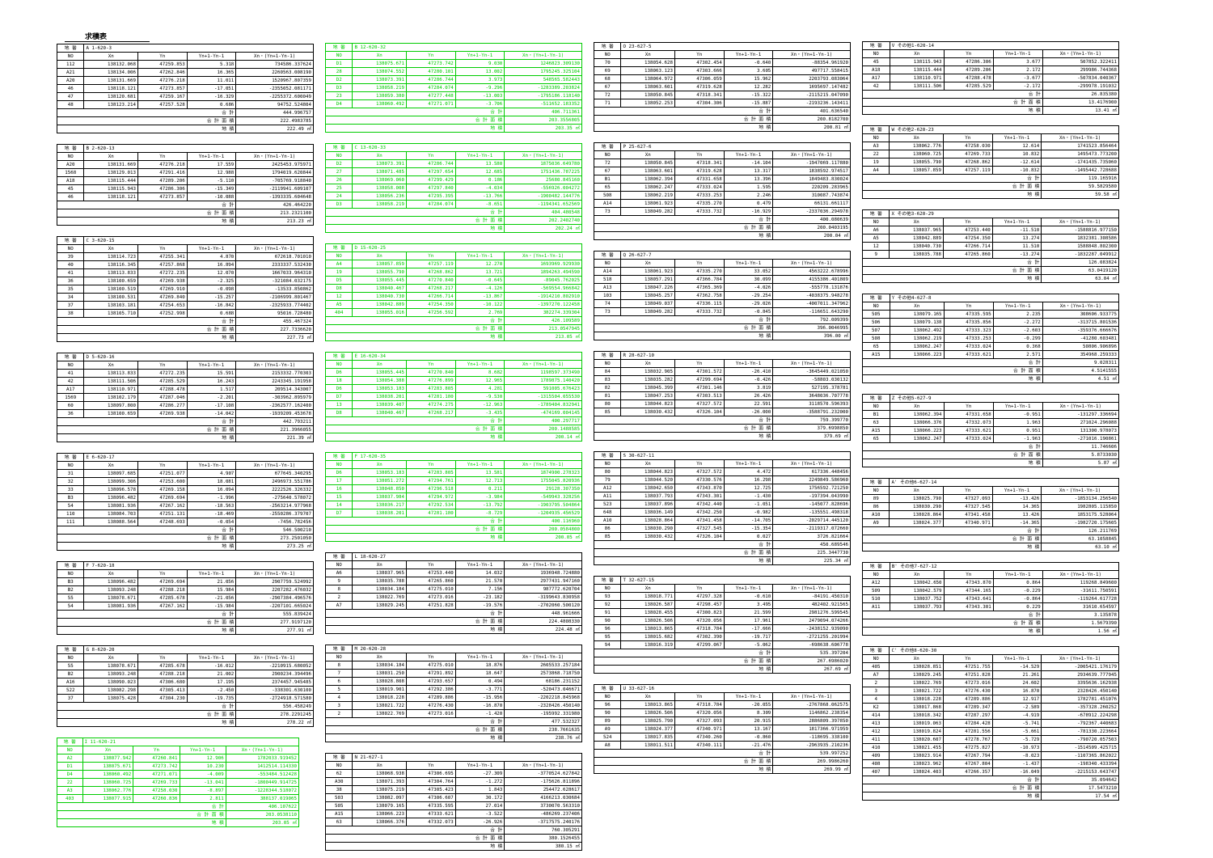求積表
| 地 番 | A 1-620-3 | | | |
| --- | --- | --- | --- | --- |
| NO | Xn | Yn | Yn+1-Yn-1 | Xn・(Yn+1-Yn-1) |
| 112 | 138132.068 | 47259.853 | 5.318 | 734586.337624 |
| A21 | 138134.006 | 47262.846 | 16.365 | 2260563.008190 |
| A20 | 138131.669 | 47276.218 | 11.011 | 1520967.807359 |
| 46 | 138118.121 | 47273.857 | -17.051 | -2355052.081171 |
| 47 | 138120.681 | 47259.167 | -16.329 | -2255372.600049 |
| 48 | 138123.214 | 47257.528 | 0.686 | 94752.524804 |
| 合 計 | | | | 444.996757 |
| 合 計 面 積 | | | | 222.4983785 |
| 地 積 | | | | 222.49 ㎡ |
| 地 番 | B 2-620-13 | | | |
| --- | --- | --- | --- | --- |
| NO | Xn | Yn | Yn+1-Yn-1 | Xn・(Yn+1-Yn-1) |
| A20 | 138131.669 | 47276.218 | 17.559 | 2425453.975971 |
| 1568 | 138129.013 | 47291.416 | 12.988 | 1794019.620844 |
| A18 | 138115.444 | 47289.206 | -5.110 | -705769.918840 |
| 45 | 138115.943 | 47286.306 | -15.349 | -2119941.609107 |
| 46 | 138118.121 | 47273.857 | -10.088 | -1393335.604648 |
| 合 計 | | | | 426.464220 |
| 合 計 面 積 | | | | 213.2321100 |
| 地 積 | | | | 213.23 ㎡ |
| 地 番 | C 3-620-15 | | | |
| --- | --- | --- | --- | --- |
| NO | Xn | Yn | Yn+1-Yn-1 | Xn・(Yn+1-Yn-1) |
| 39 | 138114.723 | 47255.341 | 4.870 | 672618.701010 |
| 40 | 138116.345 | 47257.868 | 16.894 | 2333337.532430 |
| 41 | 138113.833 | 47272.235 | 12.070 | 1667033.964310 |
| 36 | 138100.659 | 47269.938 | -2.325 | -321084.032175 |
| 35 | 138100.519 | 47269.910 | -0.098 | -13533.850862 |
| 34 | 138100.531 | 47269.840 | -15.257 | -2106999.801467 |
| 37 | 138103.181 | 47254.653 | -16.842 | -2325933.774402 |
| 38 | 138105.710 | 47252.998 | 0.688 | 95016.728480 |
| 合 計 | | | | 455.467324 |
| 合 計 面 積 | | | | 227.7336620 |
| 地 積 | | | | 227.73 ㎡ |
| 地 番 | D 5-620-16 | | | |
| --- | --- | --- | --- | --- |
| NO | Xn | Yn | Yn+1-Yn-1 | Xn・(Yn+1-Yn-1) |
| 41 | 138113.833 | 47272.235 | 15.591 | 2153332.770303 |
| 42 | 138111.506 | 47285.529 | 16.243 | 2243345.191958 |
| A17 | 138110.971 | 47288.478 | 1.517 | 209514.343007 |
| 1569 | 138102.179 | 47287.046 | -2.201 | -303962.895979 |
| 60 | 138097.800 | 47286.277 | -17.108 | -2362577.162400 |
| 36 | 138100.659 | 47269.938 | -14.042 | -1939209.453678 |
| 合 計 | | | | 442.793211 |
| 合 計 面 積 | | | | 221.3966055 |
| 地 積 | | | | 221.39 ㎡ |
| 地 番 | E 6-620-17 | | | |
| --- | --- | --- | --- | --- |
| NO | Xn | Yn | Yn+1-Yn-1 | Xn・(Yn+1-Yn-1) |
| 31 | 138097.685 | 47251.077 | 4.907 | 677645.340295 |
| 32 | 138099.306 | 47253.600 | 18.081 | 2496973.551786 |
| 33 | 138096.578 | 47269.158 | 16.094 | 2222526.326332 |
| B3 | 138096.482 | 47269.694 | -1.996 | -275640.578072 |
| 54 | 138081.936 | 47267.162 | -18.563 | -2563214.977968 |
| 110 | 138084.703 | 47251.131 | -18.469 | -2550286.379707 |
| 111 | 138088.564 | 47248.693 | -0.054 | -7456.782456 |
| 合 計 | | | | 546.500210 |
| 合 計 面 積 | | | | 273.2501050 |
| 地 積 | | | | 273.25 ㎡ |
| 地 番 | F 7-620-18 | | | |
| --- | --- | --- | --- | --- |
| NO | Xn | Yn | Yn+1-Yn-1 | Xn・(Yn+1-Yn-1) |
| B3 | 138096.482 | 47269.694 | 21.056 | 2907759.524992 |
| B2 | 138093.248 | 47288.218 | 15.984 | 2207282.476032 |
| 55 | 138078.671 | 47285.678 | -21.056 | -2907384.496576 |
| 54 | 138081.936 | 47267.162 | -15.984 | -2207101.665024 |
| 合 計 | | | | 555.839424 |
| 合 計 面 積 | | | | 277.9197120 |
| 地 積 | | | | 277.91 ㎡ |
| 地 番 | G 8-620-20 | | | |
| --- | --- | --- | --- | --- |
| NO | Xn | Yn | Yn+1-Yn-1 | Xn・(Yn+1-Yn-1) |
| 55 | 138078.671 | 47285.678 | -16.012 | -2210915.680052 |
| B2 | 138093.248 | 47288.218 | 21.002 | 2900234.394496 |
| A16 | 138090.023 | 47306.680 | 17.195 | 2374457.945485 |
| 522 | 138082.298 | 47305.413 | -2.450 | -338301.630100 |
| 37 | 138075.428 | 47304.230 | -19.735 | -2724918.571580 |
| 合 計 | | | | 556.458249 |
| 合 計 面 積 | | | | 278.2291245 |
| 地 積 | | | | 278.22 ㎡ |
| 地 番 | I 11-620-21 | | | |
| --- | --- | --- | --- | --- |
| NO | Xn | Yn | Yn+1-Yn-1 | Xn・(Yn+1-Yn-1) |
| A2 | 138077.942 | 47260.841 | 12.906 | 1782033.919452 |
| D1 | 138075.671 | 47273.742 | 10.230 | 1412514.114330 |
| D4 | 138060.492 | 47271.071 | -4.009 | -553484.512428 |
| 22 | 138060.725 | 47269.733 | -13.041 | -1800449.914725 |
| A3 | 138062.776 | 47258.030 | -8.897 | -1228344.518072 |
| 403 | 138077.915 | 47260.836 | 2.811 | 388137.019065 |
| 合 計 | | | | 406.107622 |
| 合 計 面 積 | | | | 203.0538110 |
| 地 積 | | | | 203.05 ㎡ |
| 地 番 | B 12-620-32 | | | |
| --- | --- | --- | --- | --- |
| NO | Xn | Yn | Yn+1-Yn-1 | Xn・(Yn+1-Yn-1) |
| D1 | 138075.671 | 47273.742 | 9.030 | 1246823.309130 |
| 28 | 138074.552 | 47280.101 | 13.002 | 1795245.325104 |
| D2 | 138073.391 | 47286.744 | 3.973 | 548565.582443 |
| D3 | 138058.219 | 47284.074 | -9.296 | -1283389.203824 |
| 23 | 138059.380 | 47277.448 | -13.003 | -1795186.118140 |
| D4 | 138060.492 | 47271.071 | -3.706 | -511652.183352 |
| 合 計 | | | | 406.711361 |
| 合 計 面 積 | | | | 203.3556805 |
| 地 積 | | | | 203.35 ㎡ |
| 地 番 | C 13-620-33 | | | |
| --- | --- | --- | --- | --- |
| NO | Xn | Yn | Yn+1-Yn-1 | Xn・(Yn+1-Yn-1) |
| D2 | 138073.391 | 47286.744 | 13.580 | 1875036.649780 |
| 27 | 138071.485 | 47297.654 | 12.685 | 1751436.787225 |
| 26 | 138069.060 | 47299.429 | 0.186 | 25680.845160 |
| 25 | 138058.008 | 47297.840 | -4.034 | -556926.004272 |
| 24 | 138056.236 | 47295.395 | -13.766 | -1900482.144776 |
| D3 | 138058.219 | 47284.074 | -8.651 | -1194341.652569 |
| 合 計 | | | | 404.480548 |
| 合 計 面 積 | | | | 202.2402740 |
| 地 積 | | | | 202.24 ㎡ |
| 地 番 | D 15-620-25 | | | |
| --- | --- | --- | --- | --- |
| NO | Xn | Yn | Yn+1-Yn-1 | Xn・(Yn+1-Yn-1) |
| A4 | 138057.859 | 47257.119 | 12.270 | 1693969.929930 |
| 19 | 138055.790 | 47268.862 | 13.721 | 1894263.494590 |
| D5 | 138055.445 | 47270.840 | -0.645 | -89045.762025 |
| D8 | 138040.467 | 47268.217 | -4.126 | -569554.966842 |
| 12 | 138040.730 | 47266.714 | -13.867 | -1914210.802910 |
| A5 | 138042.889 | 47254.350 | -10.122 | -1397270.122458 |
| 404 | 138055.016 | 47256.592 | 2.769 | 382274.339304 |
| 合 計 | | | | 426.109589 |
| 合 計 面 積 | | | | 213.0547945 |
| 地 積 | | | | 213.05 ㎡ |
| 地 番 | E 16-620-34 | | | |
| --- | --- | --- | --- | --- |
| NO | Xn | Yn | Yn+1-Yn-1 | Xn・(Yn+1-Yn-1) |
| D6 | 138055.445 | 47270.840 | 8.682 | 1198597.373490 |
| 18 | 138054.388 | 47276.899 | 12.965 | 1789875.140420 |
| D6 | 138053.183 | 47283.805 | 4.281 | 591005.676423 |
| D7 | 138038.201 | 47281.180 | -9.530 | -1315504.055530 |
| 13 | 138039.407 | 47274.275 | -12.963 | -1789404.832941 |
| D8 | 138040.467 | 47268.217 | -3.435 | -474169.004145 |
| 合 計 | | | | 400.297717 |
| 合 計 面 積 | | | | 200.1488585 |
| 地 積 | | | | 200.14 ㎡ |
| 地 番 | F 17-620-35 | | | |
| --- | --- | --- | --- | --- |
| NO | Xn | Yn | Yn+1-Yn-1 | Xn・(Yn+1-Yn-1) |
| D6 | 138053.183 | 47283.805 | 13.581 | 1874900.278323 |
| 17 | 138051.272 | 47294.761 | 12.713 | 1755045.820936 |
| 16 | 138048.850 | 47296.518 | 0.211 | 29128.307350 |
| 15 | 138037.984 | 47294.972 | -3.984 | -549943.328256 |
| 14 | 138036.217 | 47292.534 | -13.792 | -1903795.504864 |
| D7 | 138038.201 | 47281.180 | -8.729 | -1204935.456529 |
| 合 計 | | | | 400.116960 |
| 合 計 面 積 | | | | 200.0584800 |
| 地 積 | | | | 200.05 ㎡ |
| 地 番 | L 18-620-27 | | | |
| --- | --- | --- | --- | --- |
| NO | Xn | Yn | Yn+1-Yn-1 | Xn・(Yn+1-Yn-1) |
| A6 | 138037.965 | 47253.440 | 14.032 | 1936948.724880 |
| 9 | 138035.788 | 47265.860 | 21.570 | 2977431.947160 |
| 8 | 138034.184 | 47275.010 | 7.156 | 987772.620704 |
| 2 | 138022.769 | 47273.016 | -23.182 | -3199643.830958 |
| A7 | 138029.245 | 47251.828 | -19.576 | -2702060.500120 |
| 合 計 | | | | 448.961666 |
| 合 計 面 積 | | | | 224.4808330 |
| 地 積 | | | | 224.48 ㎡ |
| 地 番 | M 20-620-28 | | | |
| --- | --- | --- | --- | --- |
| NO | Xn | Yn | Yn+1-Yn-1 | Xn・(Yn+1-Yn-1) |
| 8 | 138034.184 | 47275.010 | 18.876 | 2605533.257184 |
| 7 | 138031.250 | 47291.892 | 18.647 | 2573868.718750 |
| 6 | 138028.808 | 47293.657 | 0.494 | 68186.231152 |
| 5 | 138019.901 | 47292.386 | -3.771 | -520473.046671 |
| 4 | 138018.228 | 47289.886 | -15.956 | -2202218.845968 |
| 3 | 138021.722 | 47276.430 | -16.870 | -2328426.450140 |
| 2 | 138022.769 | 47273.016 | -1.420 | -195992.331980 |
| 合 計 | | | | 477.532327 |
| 合 計 面 積 | | | | 238.7661635 |
| 地 積 | | | | 238.76 ㎡ |
| 地 番 | N 21-627-1 | | | |
| --- | --- | --- | --- | --- |
| NO | Xn | Yn | Yn+1-Yn-1 | Xn・(Yn+1-Yn-1) |
| 62 | 138068.938 | 47306.695 | -27.309 | -3770524.627842 |
| A30 | 138071.393 | 47304.764 | -1.272 | -175626.811896 |
| 38 | 138075.219 | 47305.423 | 1.843 | 254472.628617 |
| 503 | 138082.097 | 47306.607 | 30.172 | 4166213.030684 |
| 505 | 138079.165 | 47335.595 | 27.014 | 3730070.563310 |
| A15 | 138066.223 | 47333.621 | -3.522 | -486269.237406 |
| 63 | 138066.376 | 47332.073 | -26.926 | -3717575.240176 |
| 合 計 | | | | 760.305291 |
| 合 計 面 積 | | | | 380.1526455 |
| 地 積 | | | | 380.15 ㎡ |
| 地 番 | O 23-627-5 | | | |
| --- | --- | --- | --- | --- |
| NO | Xn | Yn | Yn+1-Yn-1 | Xn・(Yn+1-Yn-1) |
| 70 | 138054.628 | 47302.454 | -0.640 | -88354.961920 |
| 69 | 138063.123 | 47303.666 | 3.605 | 497717.558415 |
| 68 | 138064.972 | 47306.059 | 15.962 | 2203793.083064 |
| 67 | 138063.601 | 47319.628 | 12.282 | 1695697.147482 |
| 72 | 138050.845 | 47318.341 | -15.322 | -2115215.047090 |
| 71 | 138052.253 | 47304.306 | -15.887 | -2193236.143411 |
| 合 計 | | | | 401.636540 |
| 合 計 面 積 | | | | 200.8182700 |
| 地 積 | | | | 200.81 ㎡ |
| 地 番 | P 25-627-6 | | | |
| --- | --- | --- | --- | --- |
| NO | Xn | Yn | Yn+1-Yn-1 | Xn・(Yn+1-Yn-1) |
| 72 | 138050.845 | 47318.341 | -14.104 | -1947069.117880 |
| 67 | 138063.601 | 47319.628 | 13.317 | 1838592.974517 |
| B1 | 138062.394 | 47331.658 | 13.396 | 1849483.830024 |
| 65 | 138062.247 | 47333.024 | 1.595 | 220209.283965 |
| 508 | 138062.219 | 47333.253 | 2.246 | 310087.743874 |
| A14 | 138061.923 | 47335.270 | 0.479 | 66131.661117 |
| 73 | 138049.282 | 47333.732 | -16.929 | -2337036.294978 |
| 合 計 | | | | 400.080639 |
| 合 計 面 積 | | | | 200.0403195 |
| 地 積 | | | | 200.04 ㎡ |
| 地 番 | Q 26-627-7 | | | |
| --- | --- | --- | --- | --- |
| NO | Xn | Yn | Yn+1-Yn-1 | Xn・(Yn+1-Yn-1) |
| A14 | 138061.923 | 47335.270 | 33.052 | 4563222.678996 |
| 518 | 138057.291 | 47366.784 | 30.099 | 4155386.401809 |
| A13 | 138047.226 | 47365.369 | -4.026 | -555778.131876 |
| 103 | 138045.257 | 47362.758 | -29.254 | -4038375.948278 |
| 74 | 138049.037 | 47336.115 | -29.026 | -4007011.347962 |
| 73 | 138049.282 | 47333.732 | -0.845 | -116651.643290 |
| 合 計 | | | | 792.009399 |
| 合 計 面 積 | | | | 396.0046995 |
| 地 積 | | | | 396.00 ㎡ |
| 地 番 | R 28-627-10 | | | |
| --- | --- | --- | --- | --- |
| NO | Xn | Yn | Yn+1-Yn-1 | Xn・(Yn+1-Yn-1) |
| 84 | 138032.905 | 47301.572 | -26.410 | -3645449.021050 |
| 83 | 138035.282 | 47299.694 | -0.426 | -58803.030132 |
| 82 | 138045.399 | 47301.146 | 3.819 | 527195.378781 |
| 81 | 138047.253 | 47303.513 | 26.426 | 3648036.707778 |
| 80 | 138044.823 | 47327.572 | 22.591 | 3118570.596393 |
| 85 | 138030.432 | 47326.104 | -26.000 | -3588791.232000 |
| 合 計 | | | | 759.399770 |
| 合 計 面 積 | | | | 379.6998850 |
| 地 積 | | | | 379.69 ㎡ |
| 地 番 | S 30-627-11 | | | |
| --- | --- | --- | --- | --- |
| NO | Xn | Yn | Yn+1-Yn-1 | Xn・(Yn+1-Yn-1) |
| 80 | 138044.823 | 47327.572 | 4.472 | 617336.448456 |
| 79 | 138044.520 | 47330.576 | 16.298 | 2249849.586960 |
| A12 | 138042.650 | 47343.870 | 12.725 | 1756592.721250 |
| A11 | 138037.793 | 47343.301 | -1.430 | -197394.043990 |
| 523 | 138037.896 | 47342.440 | -1.051 | -145077.828696 |
| 648 | 138036.149 | 47342.250 | -0.982 | -135551.498318 |
| A10 | 138028.864 | 47341.458 | -14.705 | -2029714.445120 |
| 86 | 138030.290 | 47327.545 | -15.354 | -2119317.072660 |
| 85 | 138030.432 | 47326.104 | 0.027 | 3726.821664 |
| 合 計 | | | | 450.689546 |
| 合 計 面 積 | | | | 225.3447730 |
| 地 積 | | | | 225.34 ㎡ |
| 地 番 | T 32-627-15 | | | |
| --- | --- | --- | --- | --- |
| NO | Xn | Yn | Yn+1-Yn-1 | Xn・(Yn+1-Yn-1) |
| 93 | 138018.771 | 47297.328 | -0.610 | -84191.450310 |
| 92 | 138026.587 | 47298.457 | 3.495 | 482402.921565 |
| 91 | 138028.455 | 47300.823 | 21.599 | 2981276.599545 |
| 90 | 138026.506 | 47320.056 | 17.961 | 2479094.074266 |
| 96 | 138013.865 | 47318.784 | -17.666 | -2438152.939090 |
| 95 | 138015.682 | 47302.390 | -19.717 | -2721255.201994 |
| 94 | 138016.319 | 47299.067 | -5.062 | -698638.606778 |
| 合 計 | | | | 535.397204 |
| 合 計 面 積 | | | | 267.6986020 |
| 地 積 | | | | 267.69 ㎡ |
| 地 番 | U 33-627-16 | | | |
| --- | --- | --- | --- | --- |
| NO | Xn | Yn | Yn+1-Yn-1 | Xn・(Yn+1-Yn-1) |
| 96 | 138013.865 | 47318.784 | -20.055 | -2767868.062575 |
| 90 | 138026.506 | 47320.056 | 8.309 | 1146862.238354 |
| 89 | 138025.790 | 47327.093 | 20.915 | 2886809.397850 |
| A9 | 138024.377 | 47340.971 | 13.167 | 1817366.971959 |
| 524 | 138017.835 | 47340.260 | -0.860 | -118695.338100 |
| A8 | 138011.511 | 47340.111 | -21.476 | -2963935.210236 |
| 合 計 | | | | 539.997252 |
| 合 計 面 積 | | | | 269.9986260 |
| 地 積 | | | | 269.99 ㎡ |
| 地 番 | V その他1-620-14 | | | |
| --- | --- | --- | --- | --- |
| NO | Xn | Yn | Yn+1-Yn-1 | Xn・(Yn+1-Yn-1) |
| 45 | 138115.943 | 47286.306 | 3.677 | 507852.322411 |
| A18 | 138115.444 | 47289.206 | 2.172 | 299986.744368 |
| A17 | 138110.971 | 47288.478 | -3.677 | -507834.040367 |
| 42 | 138111.506 | 47285.529 | -2.172 | -299978.191032 |
| 合 計 | | | | 26.835380 |
| 合 計 面 積 | | | | 13.4176900 |
| 地 積 | | | | 13.41 ㎡ |
| 地 番 | W その他2-620-23 | | | |
| --- | --- | --- | --- | --- |
| NO | Xn | Yn | Yn+1-Yn-1 | Xn・(Yn+1-Yn-1) |
| A3 | 138062.776 | 47258.030 | 12.614 | 1741523.856464 |
| 22 | 138060.725 | 47269.733 | 10.832 | 1495473.773200 |
| 19 | 138055.790 | 47268.862 | -12.614 | -1741435.735060 |
| A4 | 138057.859 | 47257.119 | -10.832 | -1495442.728688 |
| 合 計 | | | | 119.165916 |
| 合 計 面 積 | | | | 59.5829580 |
| 地 積 | | | | 59.58 ㎡ |
| 地 番 | X その他3-620-29 | | | |
| --- | --- | --- | --- | --- |
| NO | Xn | Yn | Yn+1-Yn-1 | Xn・(Yn+1-Yn-1) |
| A6 | 138037.965 | 47253.440 | -11.510 | -1588816.977150 |
| A5 | 138042.889 | 47254.350 | 13.274 | 1832381.308586 |
| 12 | 138040.730 | 47266.714 | 11.510 | 1588848.802300 |
| 9 | 138035.788 | 47265.860 | -13.274 | -1832287.049912 |
| 合 計 | | | | 126.083824 |
| 合 計 面 積 | | | | 63.0419120 |
| 地 積 | | | | 63.04 ㎡ |
| 地 番 | Y その他4-627-8 | | | |
| --- | --- | --- | --- | --- |
| NO | Xn | Yn | Yn+1-Yn-1 | Xn・(Yn+1-Yn-1) |
| 505 | 138079.165 | 47335.595 | 2.235 | 308606.933775 |
| 506 | 138079.138 | 47335.856 | -2.272 | -313715.801536 |
| 507 | 138062.492 | 47333.323 | -2.603 | -359376.666676 |
| 508 | 138062.219 | 47333.253 | -0.299 | -41280.603481 |
| 65 | 138062.247 | 47333.024 | 0.368 | 50806.906896 |
| A15 | 138066.223 | 47333.621 | 2.571 | 354968.259333 |
| 合 計 | | | | 9.028311 |
| 合 計 面 積 | | | | 4.5141555 |
| 地 積 | | | | 4.51 ㎡ |
| 地 番 | Z その他5-627-9 | | | |
| --- | --- | --- | --- | --- |
| NO | Xn | Yn | Yn+1-Yn-1 | Xn・(Yn+1-Yn-1) |
| B1 | 138062.394 | 47331.658 | -0.951 | -131297.336694 |
| 63 | 138066.376 | 47332.073 | 1.963 | 271024.296088 |
| A15 | 138066.223 | 47333.621 | 0.951 | 131300.978073 |
| 65 | 138062.247 | 47333.024 | -1.963 | -271016.190861 |
| 合 計 | | | | 11.746606 |
| 合 計 面 積 | | | | 5.8733030 |
| 地 積 | | | | 5.87 ㎡ |
| 地 番 | A' その他6-627-14 | | | |
| --- | --- | --- | --- | --- |
| NO | Xn | Yn | Yn+1-Yn-1 | Xn・(Yn+1-Yn-1) |
| 89 | 138025.790 | 47327.093 | -13.426 | -1853134.256540 |
| 86 | 138030.290 | 47327.545 | 14.365 | 1982805.115850 |
| A10 | 138028.864 | 47341.458 | 13.426 | 1853175.528064 |
| A9 | 138024.377 | 47340.971 | -14.365 | -1982720.175605 |
| 合 計 | | | | 126.211769 |
| 合 計 面 積 | | | | 63.1058845 |
| 地 積 | | | | 63.10 ㎡ |
| 地 番 | B' その他7-627-12 | | | |
| --- | --- | --- | --- | --- |
| NO | Xn | Yn | Yn+1-Yn-1 | Xn・(Yn+1-Yn-1) |
| A12 | 138042.650 | 47343.870 | 0.864 | 119268.849600 |
| 509 | 138042.579 | 47344.165 | -0.229 | -31611.750591 |
| 510 | 138037.752 | 47343.641 | -0.864 | -119264.617728 |
| A11 | 138037.793 | 47343.301 | 0.229 | 31610.654597 |
| 合 計 | | | | 3.135878 |
| 合 計 面 積 | | | | 1.5679390 |
| 地 積 | | | | 1.56 ㎡ |
| 地 番 | C' その他8-620-30 | | | |
| --- | --- | --- | --- | --- |
| NO | Xn | Yn | Yn+1-Yn-1 | Xn・(Yn+1-Yn-1) |
| 405 | 138028.851 | 47251.755 | -14.529 | -2005421.176179 |
| A7 | 138029.245 | 47251.828 | 21.261 | 2934639.777945 |
| 2 | 138022.769 | 47273.016 | 24.602 | 3395636.162938 |
| 3 | 138021.722 | 47276.430 | 16.870 | 2328426.450140 |
| 4 | 138018.228 | 47289.886 | 12.917 | 1782781.451076 |
| K2 | 138017.868 | 47289.347 | -2.589 | -357328.260252 |
| 414 | 138018.342 | 47287.297 | -4.919 | -678912.224298 |
| 413 | 138019.063 | 47284.428 | -5.741 | -792367.440683 |
| 412 | 138019.824 | 47281.556 | -5.661 | -781330.223664 |
| 411 | 138020.607 | 47278.767 | -5.729 | -790720.057503 |
| 410 | 138021.455 | 47275.827 | -10.973 | -1514509.425715 |
| 409 | 138023.914 | 47267.794 | -8.023 | -1107365.862022 |
| 408 | 138023.962 | 47267.804 | -1.437 | -198340.433394 |
| 407 | 138024.403 | 47266.357 | -16.049 | -2215153.643747 |
| 合 計 | | | | 35.094642 |
| 合 計 面 積 | | | | 17.5473210 |
| 地 積 | | | | 17.54 ㎡ |